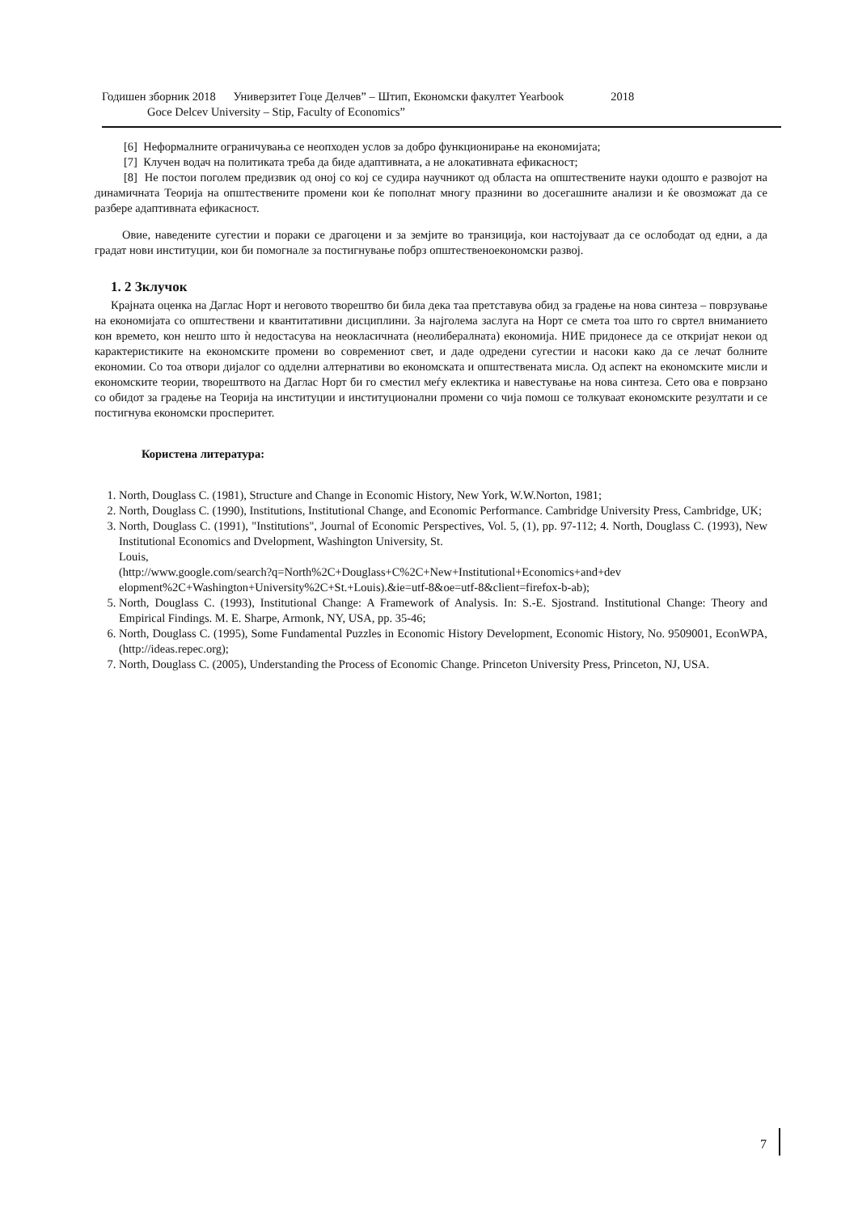Годишен зборник 2018 Универзитет Гоце Делчев” – Штип, Економски факултет Yearbook 2018
Goce Delcev University – Stip, Faculty of Economics”
[6] Неформалните ограничувања се неопходен услов за добро функционирање на економијата;
[7] Клучен водач на политиката треба да биде адаптивната, а не алокативната ефикасност;
[8] Не постои поголем предизвик од оној со кој се судира научникот од областа на општествените науки одошто е развојот на динамичната Теорија на општествените промени кои ќе пополнат многу празнини во досегашните анализи и ќе овозможат да се разбере адаптивната ефикасност.
Овие, наведените сугестии и пораки се драгоцени и за земјите во транзиција, кои настојуваат да се ослободат од едни, а да градат нови институции, кои би помогнале за постигнување побрз општественоекономски развој.
1. 2 Зклучок
Крајната оценка на Даглас Норт и неговото творештво би била дека таа претставува обид за градење на нова синтеза – поврзување на економијата со општествени и квантитативни дисциплини. За најголема заслуга на Норт се смета тоа што го свртел вниманието кон времето, кон нешто што ѝ недостасува на неокласичната (неолибералната) економија. НИЕ придонесе да се откријат некои од карактеристиките на економските промени во современиот свет, и даде одредени сугестии и насоки како да се лечат болните економии. Со тоа отвори дијалог со одделни алтернативи во економската и општествената мисла. Од аспект на економските мисли и економските теории, творештвото на Даглас Норт би го сместил меѓу еклектика и навестување на нова синтеза. Сето ова е поврзано со обидот за градење на Теорија на институции и институционални промени со чија помош се толкуваат економските резултати и се постигнува економски просперитет.
Користена литература:
1. North, Douglass C. (1981), Structure and Change in Economic History, New York, W.W.Norton, 1981;
2. North, Douglass C. (1990), Institutions, Institutional Change, and Economic Performance. Cambridge University Press, Cambridge, UK;
3. North, Douglass C. (1991), "Institutions", Journal of Economic Perspectives, Vol. 5, (1), pp. 97-112; 4. North, Douglass C. (1993), New Institutional Economics and Dvelopment, Washington University, St.
Louis,
(http://www.google.com/search?q=North%2C+Douglass+C%2C+New+Institutional+Economics+and+dev elopment%2C+Washington+University%2C+St.+Louis).&ie=utf-8&oe=utf-8&client=firefox-b-ab);
5. North, Douglass C. (1993), Institutional Change: A Framework of Analysis. In: S.-E. Sjostrand. Institutional Change: Theory and Empirical Findings. M. E. Sharpe, Armonk, NY, USA, pp. 35-46;
6. North, Douglass C. (1995), Some Fundamental Puzzles in Economic History Development, Economic History, No. 9509001, EconWPA, (http://ideas.repec.org);
7. North, Douglass C. (2005), Understanding the Process of Economic Change. Princeton University Press, Princeton, NJ, USA.
7